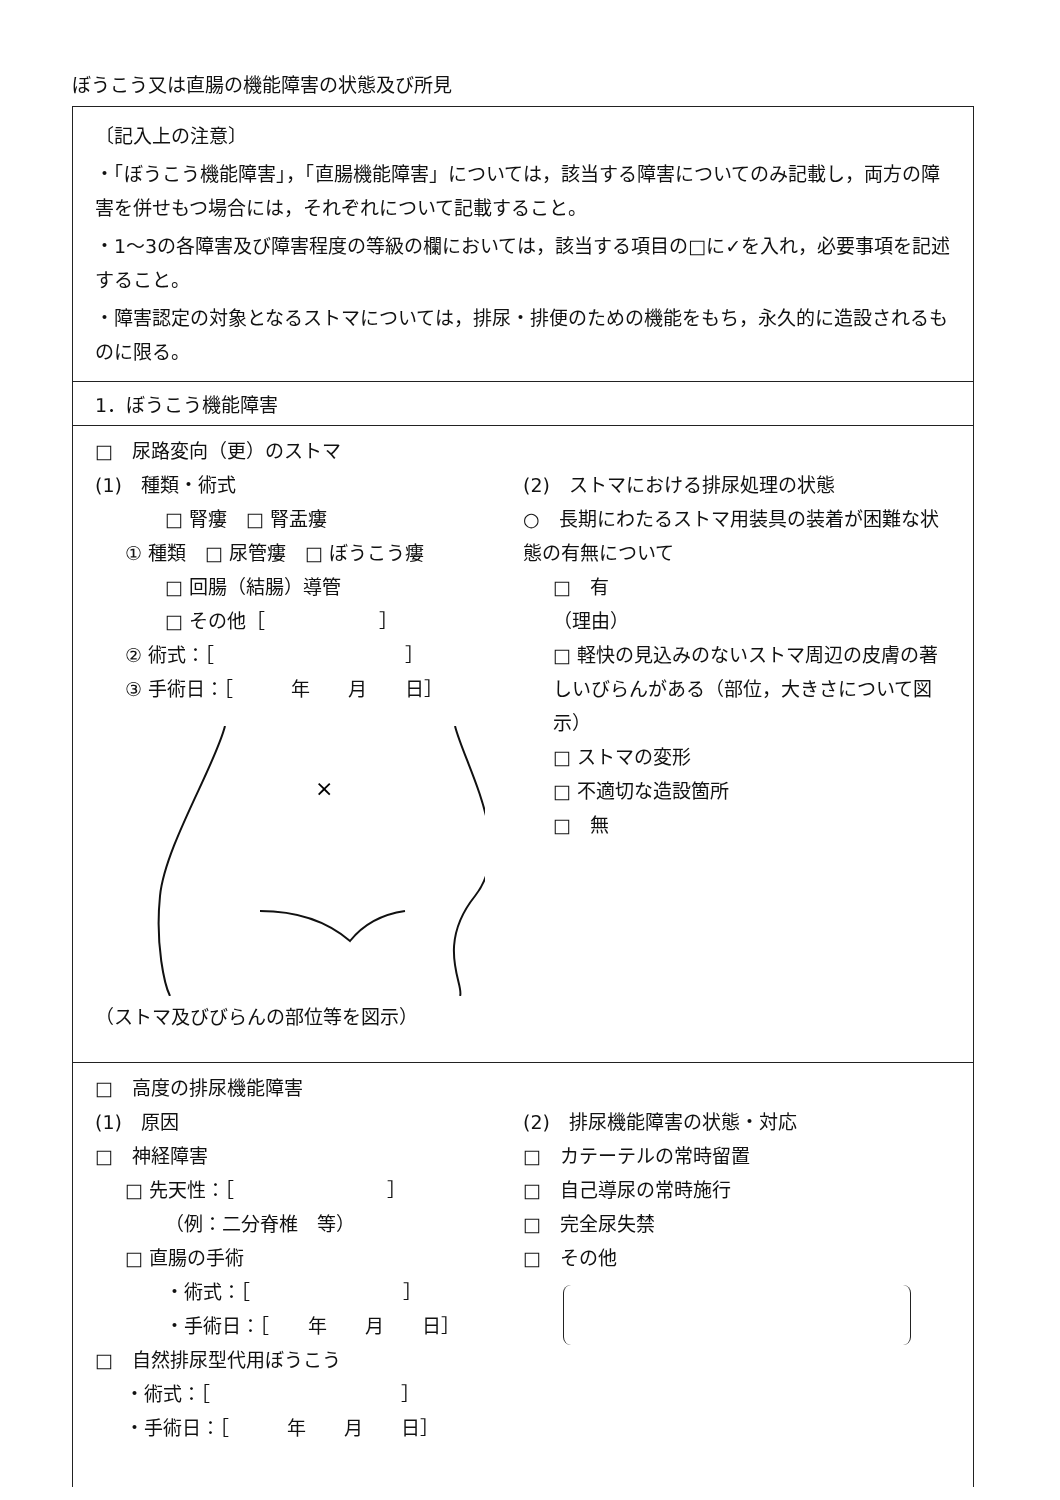ぼうこう又は直腸の機能障害の状態及び所見
〔記入上の注意〕
・「ぼうこう機能障害」，「直腸機能障害」については，該当する障害についてのみ記載し，両方の障害を併せもつ場合には，それぞれについて記載すること。
・1～3の各障害及び障害程度の等級の欄においては，該当する項目の□に✓を入れ，必要事項を記述すること。
・障害認定の対象となるストマについては，排尿・排便のための機能をもち，永久的に造設されるものに限る。
1．ぼうこう機能障害
□　尿路変向（更）のストマ
(1)　種類・術式
□ 腎瘻　□ 腎盂瘻
① 種類　□ 尿管瘻　□ ぼうこう瘻
□ 回腸（結腸）導管
□ その他［　　　　　　］
② 術式：［　　　　　　　　　　］
③ 手術日：［　　　年　　月　　日］
×
（ストマ及びびらんの部位等を図示）
(2)　ストマにおける排尿処理の状態
○　長期にわたるストマ用装具の装着が困難な状態の有無について
□　有
（理由）
□ 軽快の見込みのないストマ周辺の皮膚の著しいびらんがある（部位，大きさについて図示）
□ ストマの変形
□ 不適切な造設箇所
□　無
□　高度の排尿機能障害
(1)　原因
□　神経障害
□ 先天性：［　　　　　　　　］
（例：二分脊椎　等）
□ 直腸の手術
・術式：［　　　　　　　　］
・手術日：［　　年　　月　　日］
□　自然排尿型代用ぼうこう
・術式：［　　　　　　　　　　］
・手術日：［　　　年　　月　　日］
(2)　排尿機能障害の状態・対応
□　カテーテルの常時留置
□　自己導尿の常時施行
□　完全尿失禁
□　その他